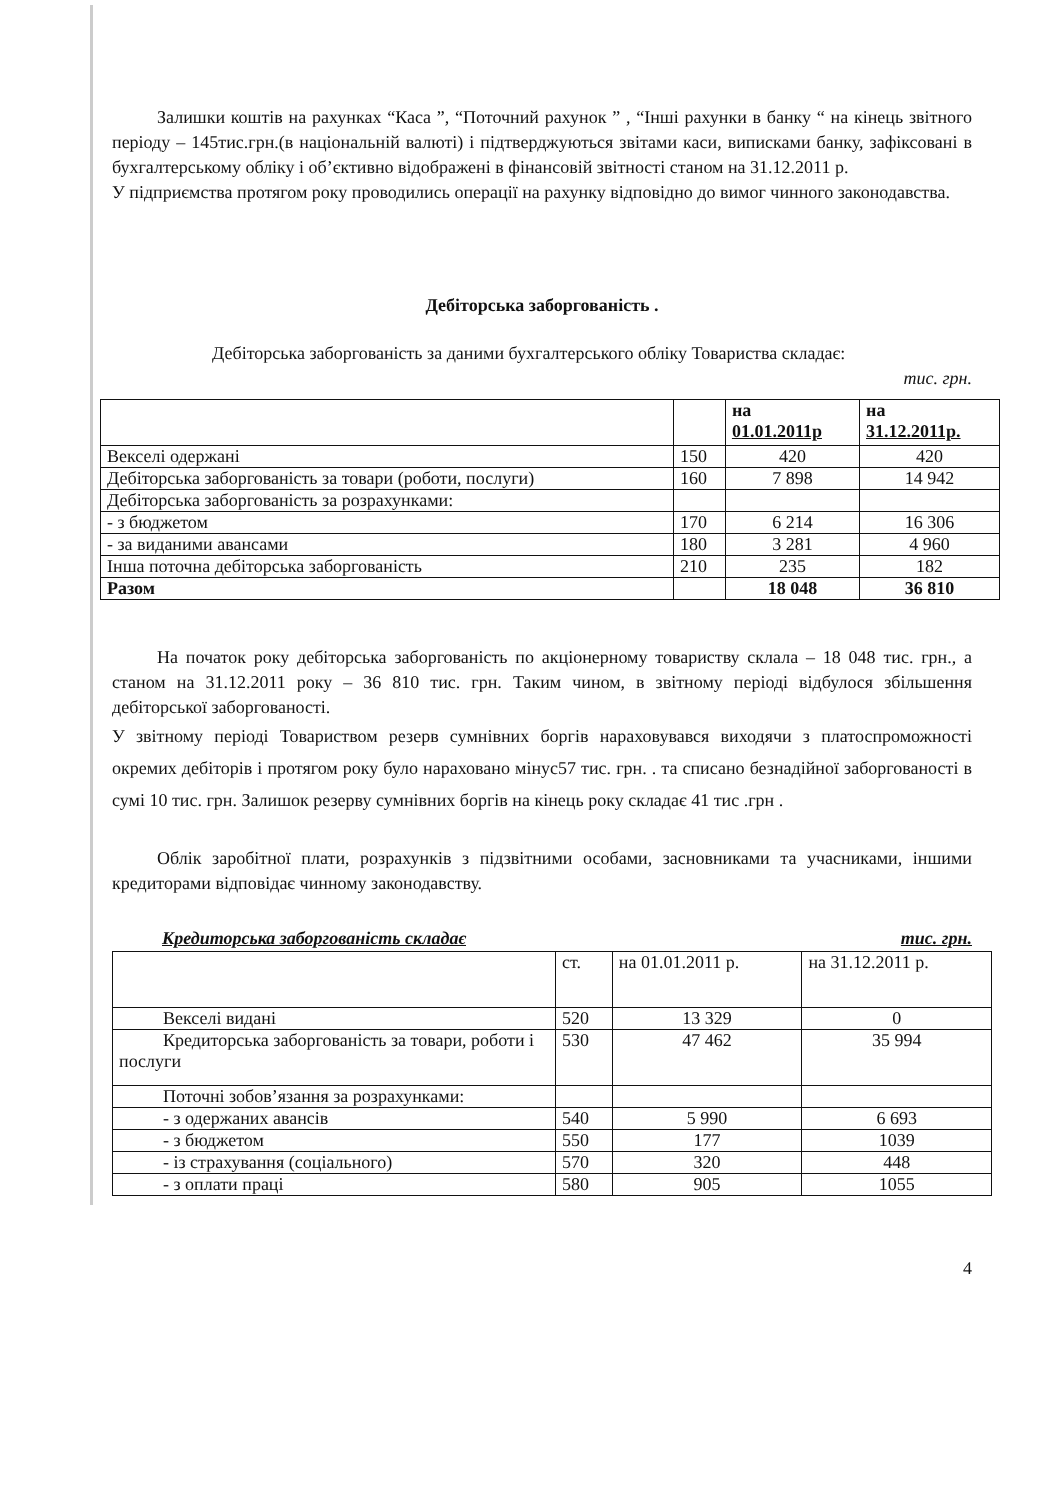Залишки коштів на рахунках “Каса ”, “Поточний рахунок ” , “Інші рахунки в банку “ на кінець звітного періоду – 145тис.грн.(в національній валюті) і підтверджуються звітами каси, виписками банку, зафіксовані в бухгалтерському обліку і об’єктивно відображені в фінансовій звітності станом на 31.12.2011 р.
У підприємства протягом року проводились операції на рахунку відповідно до вимог чинного законодавства.
Дебіторська заборгованість .
Дебіторська заборгованість за даними бухгалтерського обліку Товариства складає:
тис. грн.
| | | на 01.01.2011р | на 31.12.2011р. |
| Векселі одержані | 150 | 420 | 420 |
| Дебіторська заборгованість за товари (роботи, послуги) | 160 | 7 898 | 14 942 |
| Дебіторська заборгованість за розрахунками: | | | |
| - з бюджетом | 170 | 6 214 | 16 306 |
| - за виданими авансами | 180 | 3 281 | 4 960 |
| Інша поточна дебіторська заборгованість | 210 | 235 | 182 |
| Разом | | 18 048 | 36 810 |
На початок року дебіторська заборгованість по акціонерному товариству склала – 18 048 тис. грн., а станом на 31.12.2011 року – 36 810 тис. грн. Таким чином, в звітному періоді відбулося збільшення дебіторської заборгованості.
У звітному періоді Товариством резерв сумнівних боргів нараховувався виходячи з платоспроможності окремих дебіторів і протягом року було нараховано мінус57 тис. грн. . та списано безнадійної заборгованості в сумі 10 тис. грн. Залишок резерву сумнівних боргів на кінець року складає 41 тис .грн .
Облік заробітної плати, розрахунків з підзвітними особами, засновниками та учасниками, іншими кредиторами відповідає чинному законодавству.
Кредиторська заборгованість складає тис. грн.
| | ст. | на 01.01.2011 р. | на 31.12.2011 р. |
| Векселі видані | 520 | 13 329 | 0 |
| Кредиторська заборгованість за товари, роботи і послуги | 530 | 47 462 | 35 994 |
| Поточні зобов’язання за розрахунками: | | | |
| - з одержаних авансів | 540 | 5 990 | 6 693 |
| - з бюджетом | 550 | 177 | 1039 |
| - із страхування (соціального) | 570 | 320 | 448 |
| - з оплати праці | 580 | 905 | 1055 |
4